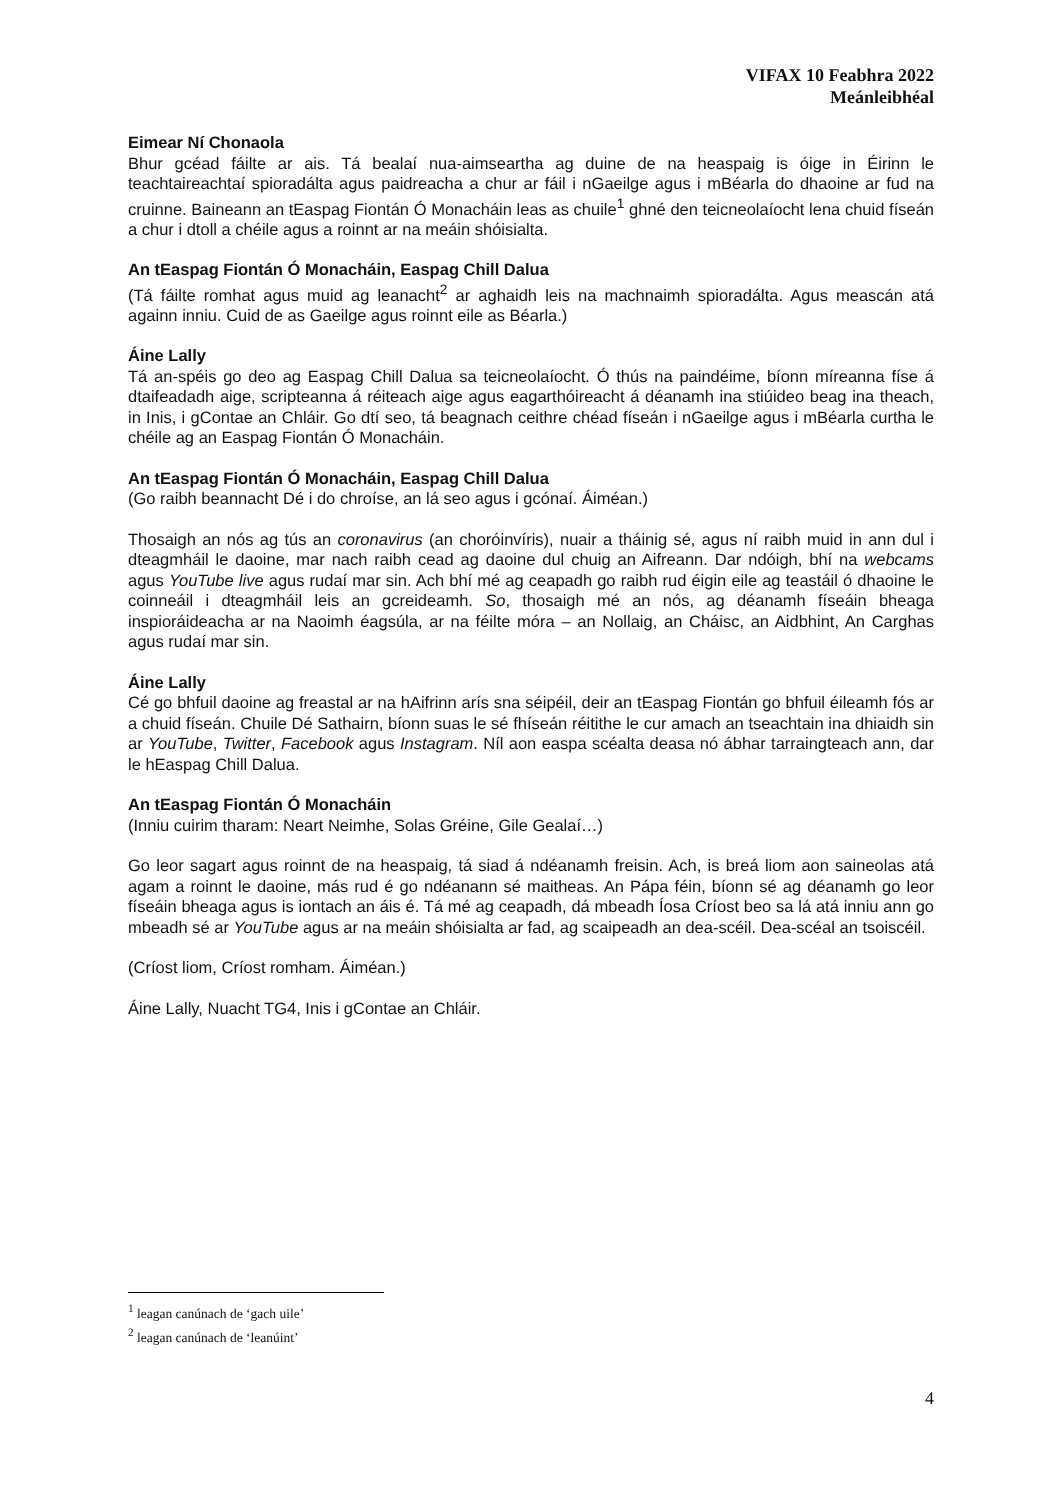VIFAX 10 Feabhra 2022
Meánleibhéal
Eimear Ní Chonaola
Bhur gcéad fáilte ar ais. Tá bealaí nua-aimseartha ag duine de na heaspaig is óige in Éirinn le teachtaireachtaí spioradálta agus paidreacha a chur ar fáil i nGaeilge agus i mBéarla do dhaoine ar fud na cruinne. Baineann an tEaspag Fiontán Ó Monacháin leas as chuile<sup>1</sup> ghné den teicneolaíocht lena chuid físeán a chur i dtoll a chéile agus a roinnt ar na meáin shóisialta.
An tEaspag Fiontán Ó Monacháin, Easpag Chill Dalua
(Tá fáilte romhat agus muid ag leanacht<sup>2</sup> ar aghaidh leis na machnaimh spioradálta. Agus meascán atá againn inniu. Cuid de as Gaeilge agus roinnt eile as Béarla.)
Áine Lally
Tá an-spéis go deo ag Easpag Chill Dalua sa teicneolaíocht. Ó thús na paindéime, bíonn míreanna físe á dtaifeadadh aige, scripteanna á réiteach aige agus eagarthóireacht á déanamh ina stiúideo beag ina theach, in Inis, i gContae an Chláir. Go dtí seo, tá beagnach ceithre chéad físeán i nGaeilge agus i mBéarla curtha le chéile ag an Easpag Fiontán Ó Monacháin.
An tEaspag Fiontán Ó Monacháin, Easpag Chill Dalua
(Go raibh beannacht Dé i do chroíse, an lá seo agus i gcónaí. Áiméan.)
Thosaigh an nós ag tús an coronavirus (an choróinvíris), nuair a tháinig sé, agus ní raibh muid in ann dul i dteagmháil le daoine, mar nach raibh cead ag daoine dul chuig an Aifreann. Dar ndóigh, bhí na webcams agus YouTube live agus rudaí mar sin. Ach bhí mé ag ceapadh go raibh rud éigin eile ag teastáil ó dhaoine le coinneáil i dteagmháil leis an gcreideamh. So, thosaigh mé an nós, ag déanamh físeáin bheaga inspioráideacha ar na Naoimh éagsúla, ar na féilte móra – an Nollaig, an Cháisc, an Aidbhint, An Carghas agus rudaí mar sin.
Áine Lally
Cé go bhfuil daoine ag freastal ar na hAifrinn arís sna séipéil, deir an tEaspag Fiontán go bhfuil éileamh fós ar a chuid físeán. Chuile Dé Sathairn, bíonn suas le sé fhíseán réitithe le cur amach an tseachtain ina dhiaidh sin ar YouTube, Twitter, Facebook agus Instagram. Níl aon easpa scéalta deasa nó ábhar tarraingteach ann, dar le hEaspag Chill Dalua.
An tEaspag Fiontán Ó Monacháin
(Inniu cuirim tharam: Neart Neimhe, Solas Gréine, Gile Gealaí…)
Go leor sagart agus roinnt de na heaspaig, tá siad á ndéanamh freisin. Ach, is breá liom aon saineolas atá agam a roinnt le daoine, más rud é go ndéanann sé maitheas. An Pápa féin, bíonn sé ag déanamh go leor físeáin bheaga agus is iontach an áis é. Tá mé ag ceapadh, dá mbeadh Íosa Críost beo sa lá atá inniu ann go mbeadh sé ar YouTube agus ar na meáin shóisialta ar fad, ag scaipeadh an dea-scéil. Dea-scéal an tsoiscéil.
(Críost liom, Críost romham. Áiméan.)
Áine Lally, Nuacht TG4, Inis i gContae an Chláir.
<sup>1</sup> leagan canúnach de ‘gach uile’
<sup>2</sup> leagan canúnach de ‘leanúint’
4